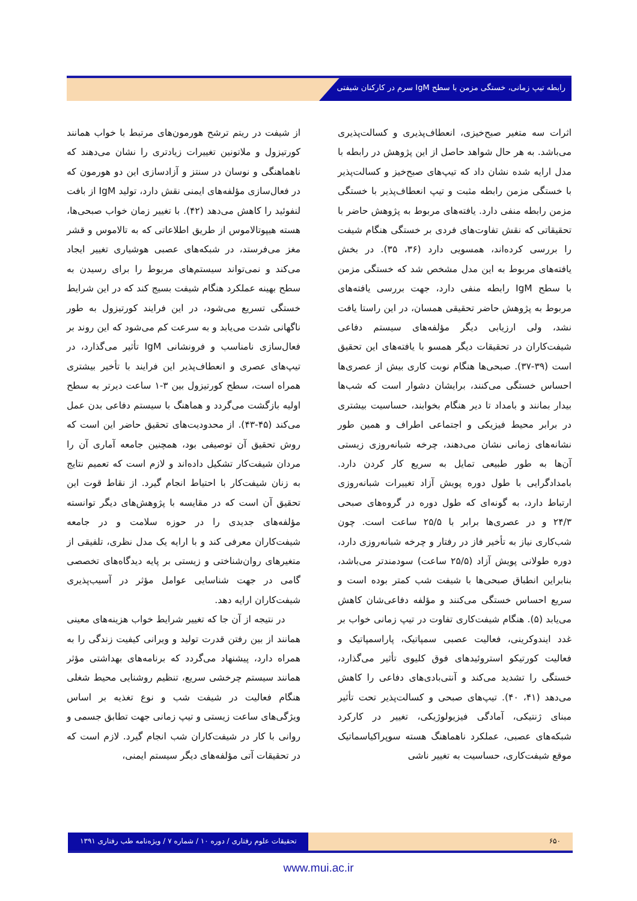رابطه تیپ زمانی، خستگی مزمن با سطح IgM سرم در کارکنان شیفتی
اثرات سه متغیر صبح‌خیزی، انعطاف‌پذیری و کسالت‌پذیری می‌باشد. به هر حال شواهد حاصل از این پژوهش در رابطه با مدل ارایه شده نشان داد که تیپ‌های صبح‌خیز و کسالت‌پذیر با خستگی مزمن رابطه مثبت و تیپ انعطاف‌پذیر با خستگی مزمن رابطه منفی دارد. یافته‌های مربوط به پژوهش حاضر با تحقیقاتی که نقش تفاوت‌های فردی بر خستگی هنگام شیفت را بررسی کرده‌اند، همسویی دارد (۳۶، ۳۵). در بخش یافته‌های مربوط به این مدل مشخص شد که خستگی مزمن با سطح IgM رابطه منفی دارد، جهت بررسی یافته‌های مربوط به پژوهش حاضر تحقیقی همسان، در این راستا یافت نشد، ولی ارزیابی دیگر مؤلفه‌های سیستم دفاعی شیفت‌کاران در تحقیقات دیگر همسو با یافته‌های این تحقیق است (۳۹-۳۷). صبحی‌ها هنگام نوبت کاری بیش از عصری‌ها احساس خستگی می‌کنند، برایشان دشوار است که شب‌ها بیدار بمانند و بامداد تا دیر هنگام بخوابند، حساسیت بیشتری در برابر محیط فیزیکی و اجتماعی اطراف و همین طور نشانه‌های زمانی نشان می‌دهند، چرخه شبانه‌روزی زیستی آن‌ها به طور طبیعی تمایل به سریع کار کردن دارد. بامدادگرایی با طول دوره پویش آزاد تغییرات شبانه‌روزی ارتباط دارد، به گونه‌ای که طول دوره در گروه‌های صبحی ۲۴/۳ و در عصری‌ها برابر با ۲۵/۵ ساعت است. چون شب‌کاری نیاز به تأخیر فاز در رفتار و چرخه شبانه‌روزی دارد، دوره طولانی پویش آزاد (۲۵/۵ ساعت) سودمندتر می‌باشد، بنابراین انطباق صبحی‌ها با شیفت شب کمتر بوده است و سریع احساس خستگی می‌کنند و مؤلفه دفاعی‌شان کاهش می‌یابد (۵). هنگام شیفت‌کاری تفاوت در تیپ زمانی خواب بر غدد ایندوکرینی، فعالیت عصبی سمپاتیک، پاراسمپاتیک و فعالیت کورتیکو استروئیدهای فوق کلیوی تأثیر می‌گذارد، خستگی را تشدید می‌کند و آنتی‌بادی‌های دفاعی را کاهش می‌دهد (۴۱، ۴۰). تیپ‌های صبحی و کسالت‌پذیر تحت تأثیر مبنای ژنتیکی، آمادگی فیزیولوژیکی، تغییر در کارکرد شبکه‌های عصبی، عملکرد ناهماهنگ هسته سوپراکیاسماتیک موقع شیفت‌کاری، حساسیت به تغییر ناشی
از شیفت در ریتم ترشح هورمون‌های مرتبط با خواب همانند کورتیزول و ملاتونین تغییرات زیادتری را نشان می‌دهند که ناهماهنگی و نوسان در سنتز و آزادسازی این دو هورمون که در فعال‌سازی مؤلفه‌های ایمنی نقش دارد، تولید IgM از بافت لنفوئید را کاهش می‌دهد (۴۲). با تغییر زمان خواب صبحی‌ها، هسته هیپوتالاموس از طریق اطلاعاتی که به تالاموس و قشر مغز می‌فرستد، در شبکه‌های عصبی هوشیاری تغییر ایجاد می‌کند و نمی‌تواند سیستم‌های مربوط را برای رسیدن به سطح بهینه عملکرد هنگام شیفت بسیج کند که در این شرایط خستگی تسریع می‌شود، در این فرایند کورتیزول به طور ناگهانی شدت می‌یابد و به سرعت کم می‌شود که این روند بر فعال‌سازی نامناسب و فرونشانی IgM تأثیر می‌گذارد، در تیپ‌های عصری و انعطاف‌پذیر این فرایند با تأخیر بیشتری همراه است، سطح کورتیزول بین ۳-۱ ساعت دیرتر به سطح اولیه بازگشت می‌گردد و هماهنگ با سیستم دفاعی بدن عمل می‌کند (۴۵-۴۳). از محدودیت‌های تحقیق حاضر این است که روش تحقیق آن توصیفی بود، همچنین جامعه آماری آن را مردان شیفت‌کار تشکیل داده‌اند و لازم است که تعمیم نتایج به زنان شیفت‌کار با احتیاط انجام گیرد. از نقاط قوت این تحقیق آن است که در مقایسه با پژوهش‌های دیگر توانسته مؤلفه‌های جدیدی را در حوزه سلامت و در جامعه شیفت‌کاران معرفی کند و با ارایه یک مدل نظری، تلفیقی از متغیرهای روان‌شناختی و زیستی بر پایه دیدگاه‌های تخصصی گامی در جهت شناسایی عوامل مؤثر در آسیب‌پذیری شیفت‌کاران ارایه دهد.
در نتیجه از آن جا که تغییر شرایط خواب هزینه‌های معینی همانند از بین رفتن قدرت تولید و ویرانی کیفیت زندگی را به همراه دارد، پیشنهاد می‌گردد که برنامه‌های بهداشتی مؤثر همانند سیستم چرخشی سریع، تنظیم روشنایی محیط شغلی هنگام فعالیت در شیفت شب و نوع تغذیه بر اساس ویژگی‌های ساعت زیستی و تیپ زمانی جهت تطابق جسمی و روانی با کار در شیفت‌کاران شب انجام گیرد. لازم است که در تحقیقات آتی مؤلفه‌های دیگر سیستم ایمنی،
۶۵۰ تحقیقات علوم رفتاری / دوره ۱۰ / شماره ۷ / ویژه‌نامه طب رفتاری ۱۳۹۱
www.mui.ac.ir